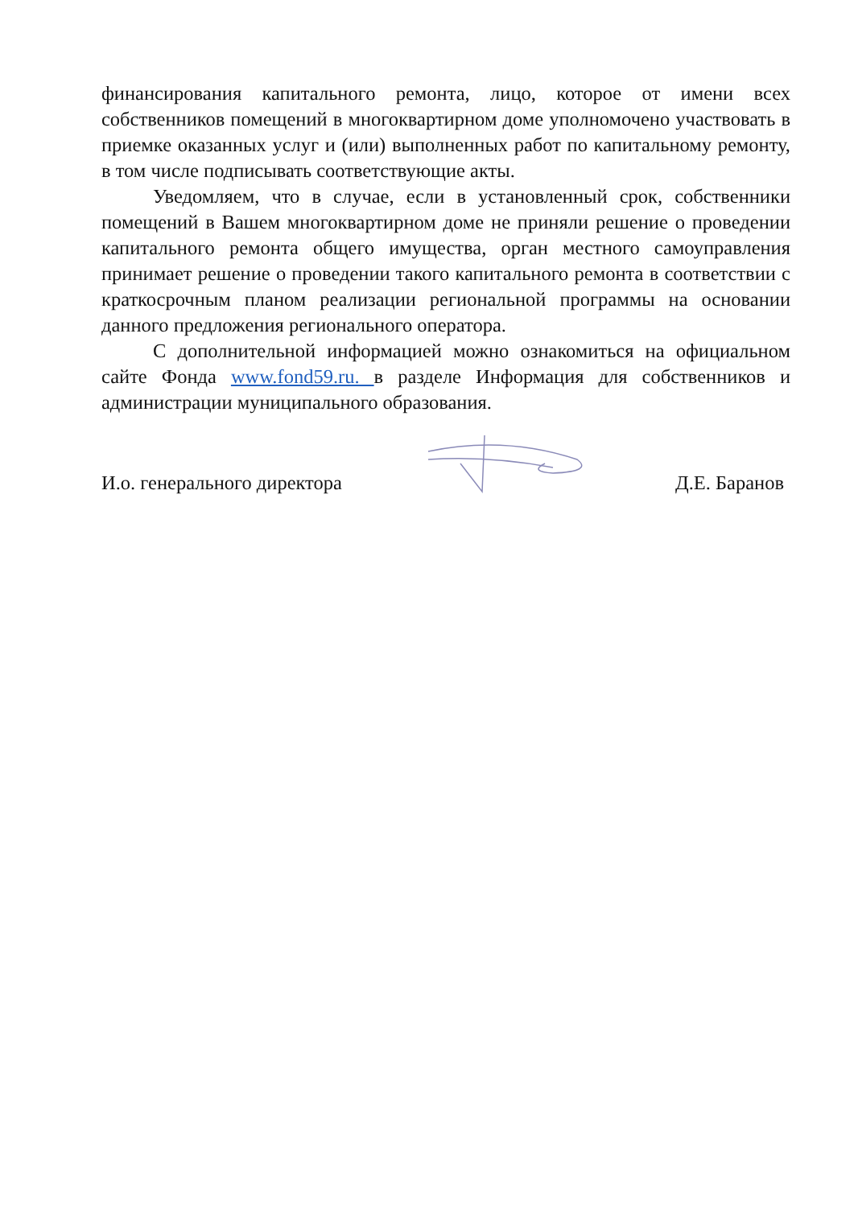финансирования капитального ремонта, лицо, которое от имени всех собственников помещений в многоквартирном доме уполномочено участвовать в приемке оказанных услуг и (или) выполненных работ по капитальному ремонту, в том числе подписывать соответствующие акты.
Уведомляем, что в случае, если в установленный срок, собственники помещений в Вашем многоквартирном доме не приняли решение о проведении капитального ремонта общего имущества, орган местного самоуправления принимает решение о проведении такого капитального ремонта в соответствии с краткосрочным планом реализации региональной программы на основании данного предложения регионального оператора.
С дополнительной информацией можно ознакомиться на официальном сайте Фонда www.fond59.ru. в разделе Информация для собственников и администрации муниципального образования.
И.о. генерального директора Д.Е. Баранов